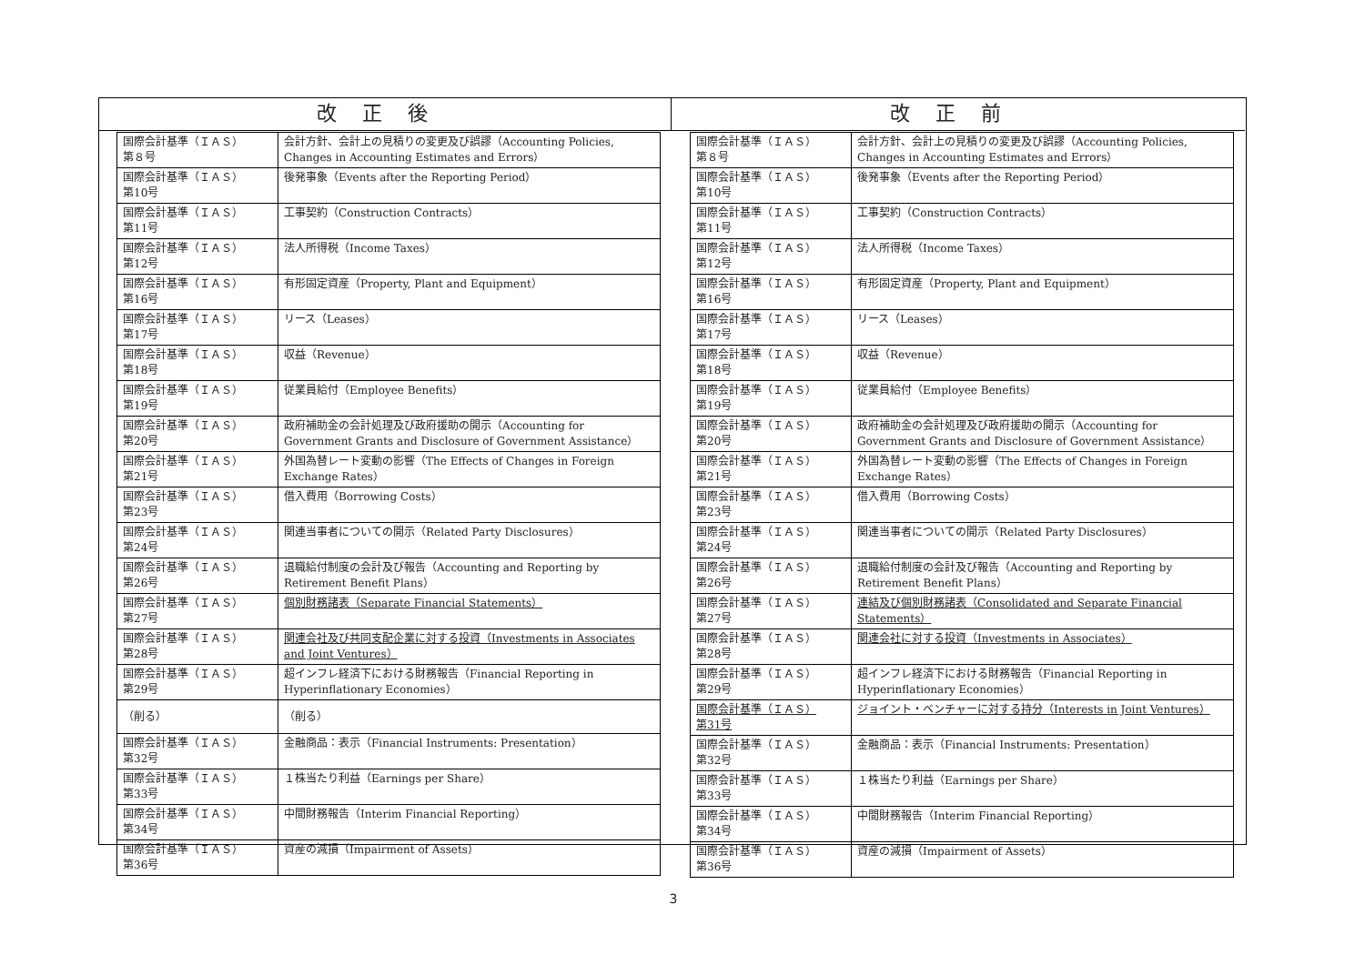改正後
| 国際会計基準（ＩＡＳ） 第８号 | 会計方針、会計上の見積りの変更及び誤謬（Accounting Policies, Changes in Accounting Estimates and Errors） |
| 国際会計基準（ＩＡＳ） 第10号 | 後発事象（Events after the Reporting Period） |
| 国際会計基準（ＩＡＳ） 第11号 | 工事契約（Construction Contracts） |
| 国際会計基準（ＩＡＳ） 第12号 | 法人所得税（Income Taxes） |
| 国際会計基準（ＩＡＳ） 第16号 | 有形固定資産（Property, Plant and Equipment） |
| 国際会計基準（ＩＡＳ） 第17号 | リース（Leases） |
| 国際会計基準（ＩＡＳ） 第18号 | 収益（Revenue） |
| 国際会計基準（ＩＡＳ） 第19号 | 従業員給付（Employee Benefits） |
| 国際会計基準（ＩＡＳ） 第20号 | 政府補助金の会計処理及び政府援助の開示（Accounting for Government Grants and Disclosure of Government Assistance） |
| 国際会計基準（ＩＡＳ） 第21号 | 外国為替レート変動の影響（The Effects of Changes in Foreign Exchange Rates） |
| 国際会計基準（ＩＡＳ） 第23号 | 借入費用（Borrowing Costs） |
| 国際会計基準（ＩＡＳ） 第24号 | 関連当事者についての開示（Related Party Disclosures） |
| 国際会計基準（ＩＡＳ） 第26号 | 退職給付制度の会計及び報告（Accounting and Reporting by Retirement Benefit Plans） |
| 国際会計基準（ＩＡＳ） 第27号 | 個別財務諸表（Separate Financial Statements） |
| 国際会計基準（ＩＡＳ） 第28号 | 関連会社及び共同支配企業に対する投資（Investments in Associates and Joint Ventures） |
| 国際会計基準（ＩＡＳ） 第29号 | 超インフレ経済下における財務報告（Financial Reporting in Hyperinflationary Economies） |
| （削る） | （削る） |
| 国際会計基準（ＩＡＳ） 第32号 | 金融商品：表示（Financial Instruments: Presentation） |
| 国際会計基準（ＩＡＳ） 第33号 | １株当たり利益（Earnings per Share） |
| 国際会計基準（ＩＡＳ） 第34号 | 中間財務報告（Interim Financial Reporting） |
| 国際会計基準（ＩＡＳ） 第36号 | 資産の減損（Impairment of Assets） |
改正前
| 国際会計基準（ＩＡＳ） 第８号 | 会計方針、会計上の見積りの変更及び誤謬（Accounting Policies, Changes in Accounting Estimates and Errors） |
| 国際会計基準（ＩＡＳ） 第10号 | 後発事象（Events after the Reporting Period） |
| 国際会計基準（ＩＡＳ） 第11号 | 工事契約（Construction Contracts） |
| 国際会計基準（ＩＡＳ） 第12号 | 法人所得税（Income Taxes） |
| 国際会計基準（ＩＡＳ） 第16号 | 有形固定資産（Property, Plant and Equipment） |
| 国際会計基準（ＩＡＳ） 第17号 | リース（Leases） |
| 国際会計基準（ＩＡＳ） 第18号 | 収益（Revenue） |
| 国際会計基準（ＩＡＳ） 第19号 | 従業員給付（Employee Benefits） |
| 国際会計基準（ＩＡＳ） 第20号 | 政府補助金の会計処理及び政府援助の開示（Accounting for Government Grants and Disclosure of Government Assistance） |
| 国際会計基準（ＩＡＳ） 第21号 | 外国為替レート変動の影響（The Effects of Changes in Foreign Exchange Rates） |
| 国際会計基準（ＩＡＳ） 第23号 | 借入費用（Borrowing Costs） |
| 国際会計基準（ＩＡＳ） 第24号 | 関連当事者についての開示（Related Party Disclosures） |
| 国際会計基準（ＩＡＳ） 第26号 | 退職給付制度の会計及び報告（Accounting and Reporting by Retirement Benefit Plans） |
| 国際会計基準（ＩＡＳ） 第27号 | 連結及び個別財務諸表（Consolidated and Separate Financial Statements） |
| 国際会計基準（ＩＡＳ） 第28号 | 関連会社に対する投資（Investments in Associates） |
| 国際会計基準（ＩＡＳ） 第29号 | 超インフレ経済下における財務報告（Financial Reporting in Hyperinflationary Economies） |
| 国際会計基準（ＩＡＳ） 第31号 | ジョイント・ベンチャーに対する持分（Interests in Joint Ventures） |
| 国際会計基準（ＩＡＳ） 第32号 | 金融商品：表示（Financial Instruments: Presentation） |
| 国際会計基準（ＩＡＳ） 第33号 | １株当たり利益（Earnings per Share） |
| 国際会計基準（ＩＡＳ） 第34号 | 中間財務報告（Interim Financial Reporting） |
| 国際会計基準（ＩＡＳ） 第36号 | 資産の減損（Impairment of Assets） |
3